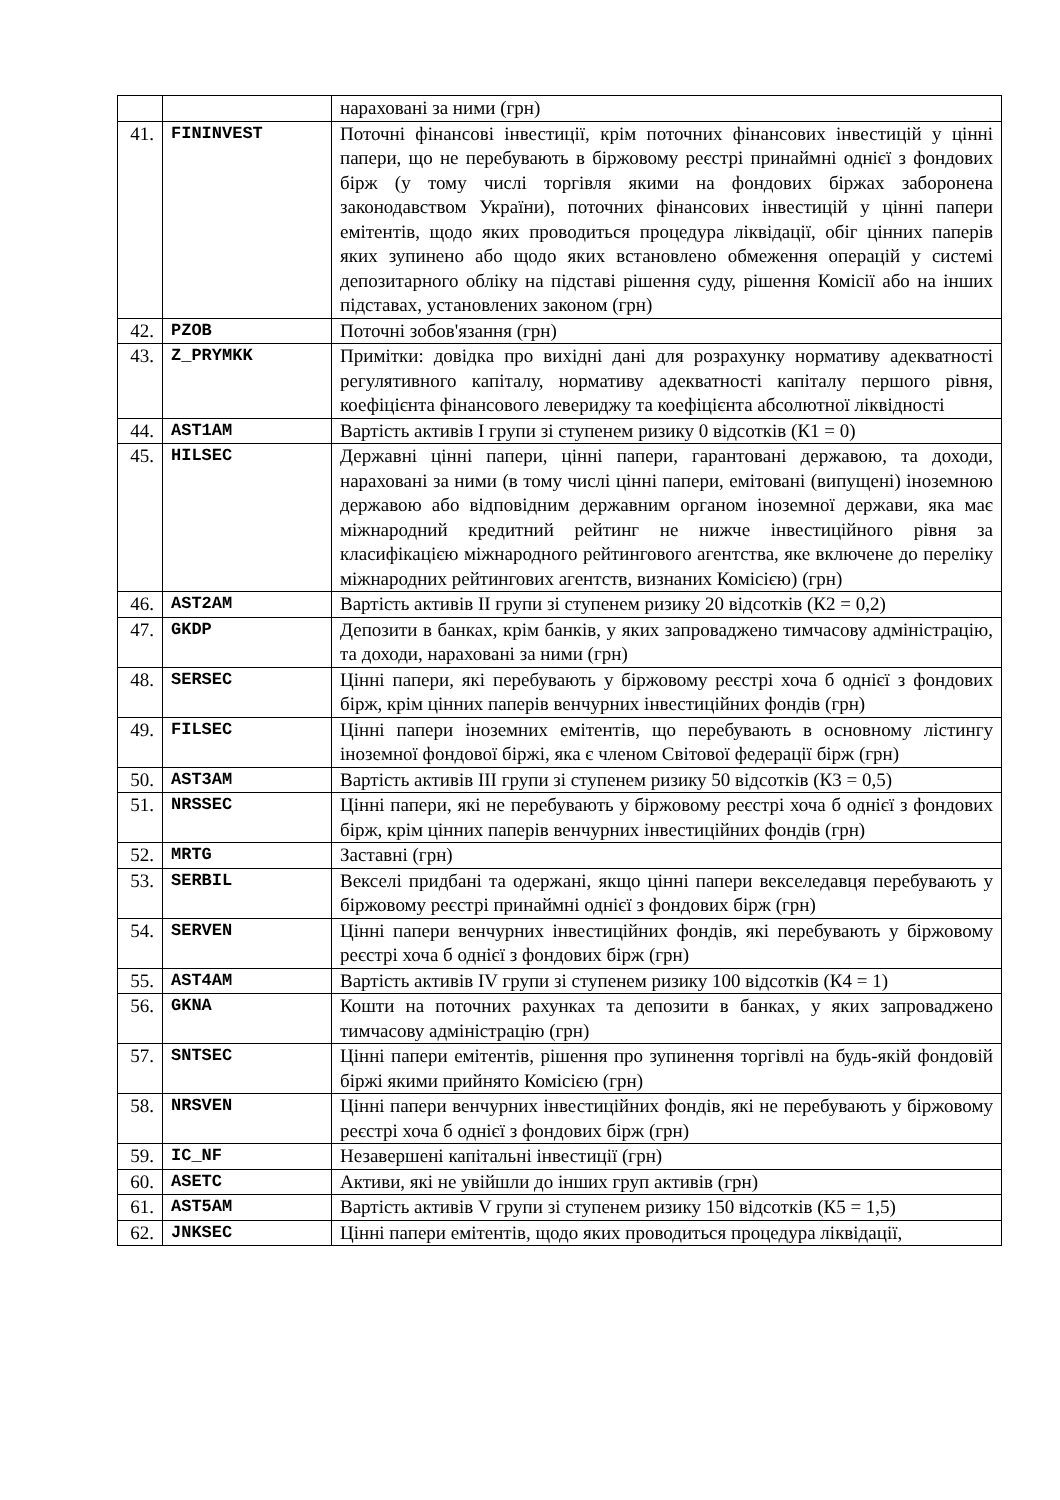| | | нараховані за ними (грн) |
| 41. | FININVEST | Поточні фінансові інвестиції, крім поточних фінансових інвестицій у цінні папери, що не перебувають в біржовому реєстрі принаймні однієї з фондових бірж (у тому числі торгівля якими на фондових біржах заборонена законодавством України), поточних фінансових інвестицій у цінні папери емітентів, щодо яких проводиться процедура ліквідації, обіг цінних паперів яких зупинено або щодо яких встановлено обмеження операцій у системі депозитарного обліку на підставі рішення суду, рішення Комісії або на інших підставах, установлених законом (грн) |
| 42. | PZOB | Поточні зобов'язання (грн) |
| 43. | Z_PRYMKK | Примітки: довідка про вихідні дані для розрахунку нормативу адекватності регулятивного капіталу, нормативу адекватності капіталу першого рівня, коефіцієнта фінансового левериджу та коефіцієнта абсолютної ліквідності |
| 44. | AST1AM | Вартість активів I групи зі ступенем ризику 0 відсотків (К1 = 0) |
| 45. | HILSEC | Державні цінні папери, цінні папери, гарантовані державою, та доходи, нараховані за ними (в тому числі цінні папери, емітовані (випущені) іноземною державою або відповідним державним органом іноземної держави, яка має міжнародний кредитний рейтинг не нижче інвестиційного рівня за класифікацією міжнародного рейтингового агентства, яке включене до переліку міжнародних рейтингових агентств, визнаних Комісією) (грн) |
| 46. | AST2AM | Вартість активів II групи зі ступенем ризику 20 відсотків (К2 = 0,2) |
| 47. | GKDP | Депозити в банках, крім банків, у яких запроваджено тимчасову адміністрацію, та доходи, нараховані за ними (грн) |
| 48. | SERSEC | Цінні папери, які перебувають у біржовому реєстрі хоча б однієї з фондових бірж, крім цінних паперів венчурних інвестиційних фондів (грн) |
| 49. | FILSEC | Цінні папери іноземних емітентів, що перебувають в основному лістингу іноземної фондової біржі, яка є членом Світової федерації бірж (грн) |
| 50. | AST3AM | Вартість активів III групи зі ступенем ризику 50 відсотків (К3 = 0,5) |
| 51. | NRSSEC | Цінні папери, які не перебувають у біржовому реєстрі хоча б однієї з фондових бірж, крім цінних паперів венчурних інвестиційних фондів (грн) |
| 52. | MRTG | Заставні (грн) |
| 53. | SERBIL | Векселі придбані та одержані, якщо цінні папери векселедавця перебувають у біржовому реєстрі принаймні однієї з фондових бірж (грн) |
| 54. | SERVEN | Цінні папери венчурних інвестиційних фондів, які перебувають у біржовому реєстрі хоча б однієї з фондових бірж (грн) |
| 55. | AST4AM | Вартість активів IV групи зі ступенем ризику 100 відсотків (К4 = 1) |
| 56. | GKNA | Кошти на поточних рахунках та депозити в банках, у яких запроваджено тимчасову адміністрацію (грн) |
| 57. | SNTSEC | Цінні папери емітентів, рішення про зупинення торгівлі на будь-якій фондовій біржі якими прийнято Комісією (грн) |
| 58. | NRSVEN | Цінні папери венчурних інвестиційних фондів, які не перебувають у біржовому реєстрі хоча б однієї з фондових бірж (грн) |
| 59. | IC_NF | Незавершені капітальні інвестиції (грн) |
| 60. | ASETC | Активи, які не увійшли до інших груп активів (грн) |
| 61. | AST5AM | Вартість активів V групи зі ступенем ризику 150 відсотків (К5 = 1,5) |
| 62. | JNKSEC | Цінні папери емітентів, щодо яких проводиться процедура ліквідації, |